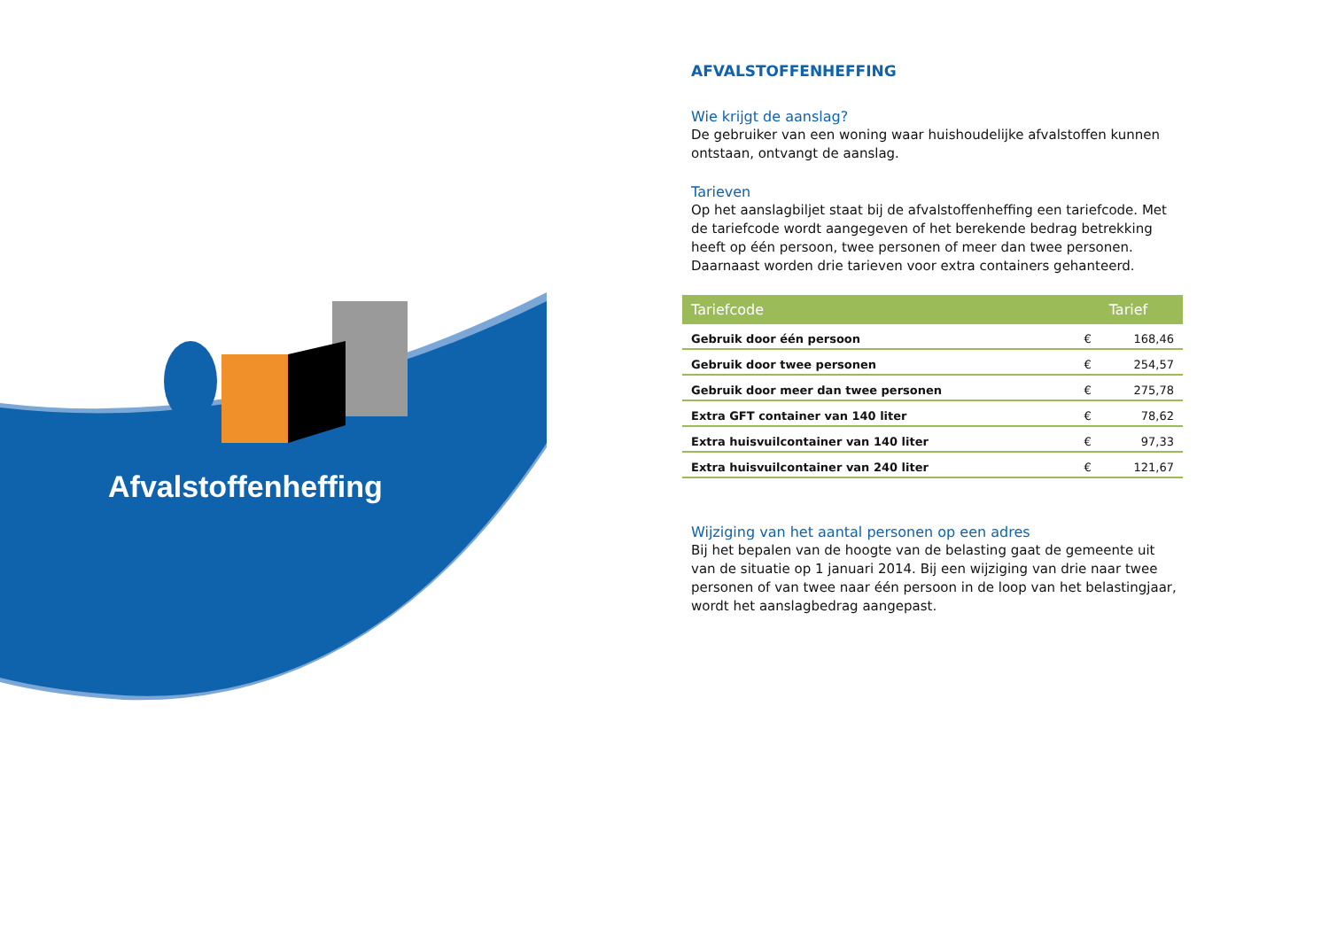Afvalstoffenheffing
AFVALSTOFFENHEFFING
Wie krijgt de aanslag?
De gebruiker van een woning waar huishoudelijke afvalstoffen kunnen ontstaan, ontvangt de aanslag.
Tarieven
Op het aanslagbiljet staat bij de afvalstoffenheffing een tariefcode. Met de tariefcode wordt aangegeven of het berekende bedrag betrekking heeft op één persoon, twee personen of meer dan twee personen. Daarnaast worden drie tarieven voor extra containers gehanteerd.
| Tariefcode | | Tarief |
| --- | --- | --- |
| Gebruik door één persoon | € | 168,46 |
| Gebruik door twee personen | € | 254,57 |
| Gebruik door meer dan twee personen | € | 275,78 |
| Extra GFT container van 140 liter | € | 78,62 |
| Extra huisvuilcontainer van 140 liter | € | 97,33 |
| Extra huisvuilcontainer van 240 liter | € | 121,67 |
Wijziging van het aantal personen op een adres
Bij het bepalen van de hoogte van de belasting gaat de gemeente uit van de situatie op 1 januari 2014. Bij een wijziging van drie naar twee personen of van twee naar één persoon in de loop van het belastingjaar, wordt het aanslagbedrag aangepast.